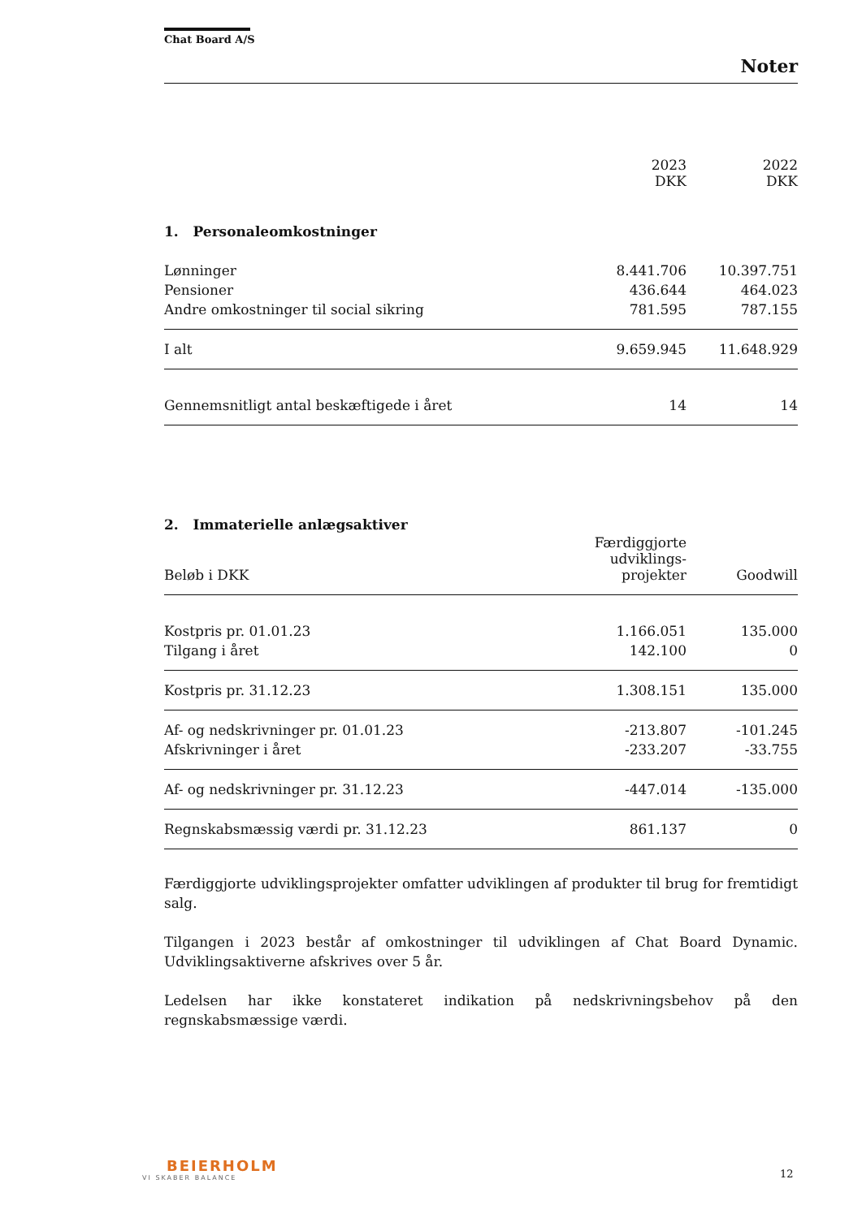Chat Board A/S
Noter
| | 2023 DKK | 2022 DKK |
| --- | --- | --- |
| 1. Personaleomkostninger | | |
| Lønninger | 8.441.706 | 10.397.751 |
| Pensioner | 436.644 | 464.023 |
| Andre omkostninger til social sikring | 781.595 | 787.155 |
| I alt | 9.659.945 | 11.648.929 |
| Gennemsnitligt antal beskæftigede i året | 14 | 14 |
2. Immaterielle anlægsaktiver
| Beløb i DKK | Færdiggjorte udviklings- projekter | Goodwill |
| Kostpris pr. 01.01.23 | 1.166.051 | 135.000 |
| Tilgang i året | 142.100 | 0 |
| Kostpris pr. 31.12.23 | 1.308.151 | 135.000 |
| Af- og nedskrivninger pr. 01.01.23 | -213.807 | -101.245 |
| Afskrivninger i året | -233.207 | -33.755 |
| Af- og nedskrivninger pr. 31.12.23 | -447.014 | -135.000 |
| Regnskabsmæssig værdi pr. 31.12.23 | 861.137 | 0 |
Færdiggjorte udviklingsprojekter omfatter udviklingen af produkter til brug for fremtidigt salg.
Tilgangen i 2023 består af omkostninger til udviklingen af Chat Board Dynamic. Udviklingsaktiverne afskrives over 5 år.
Ledelsen har ikke konstateret indikation på nedskrivningsbehov på den regnskabsmæssige værdi.
BEIERHOLM
VI SKABER BALANCE
12